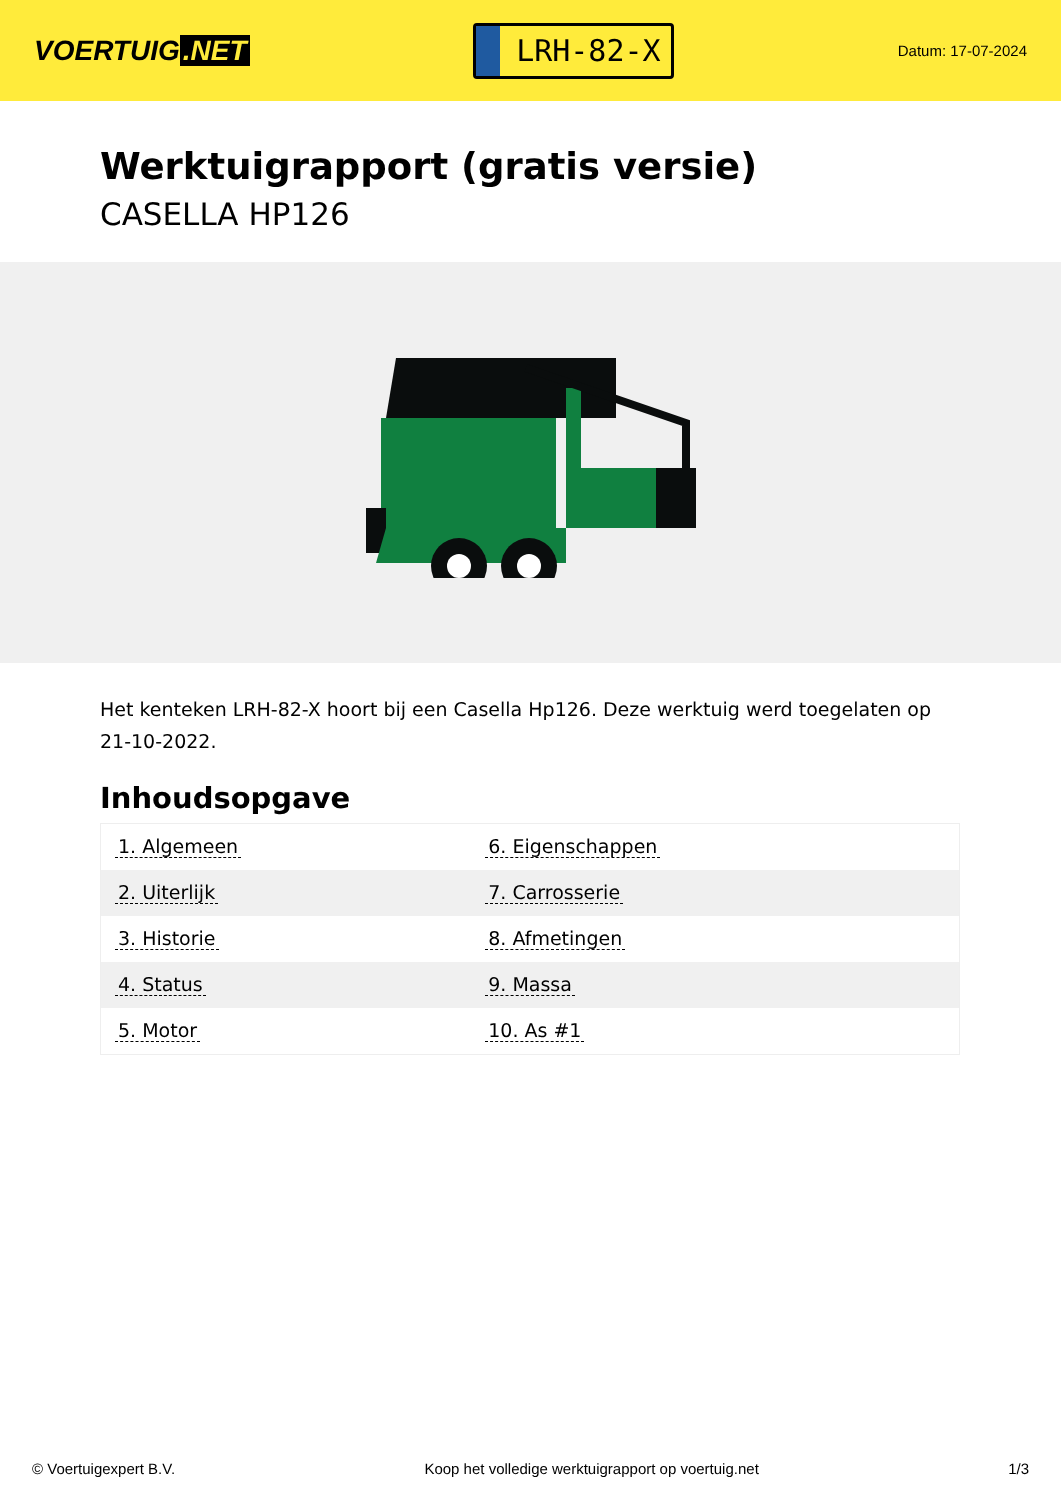VOERTUIG.NET
LRH-82-X
Datum: 17-07-2024
Werktuigrapport (gratis versie)
CASELLA HP126
Het kenteken LRH-82-X hoort bij een Casella Hp126. Deze werktuig werd toegelaten op 21-10-2022.
Inhoudsopgave
| 1. Algemeen | 6. Eigenschappen |
| 2. Uiterlijk | 7. Carrosserie |
| 3. Historie | 8. Afmetingen |
| 4. Status | 9. Massa |
| 5. Motor | 10. As #1 |
© Voertuigexpert B.V. Koop het volledige werktuigrapport op voertuig.net 1/3